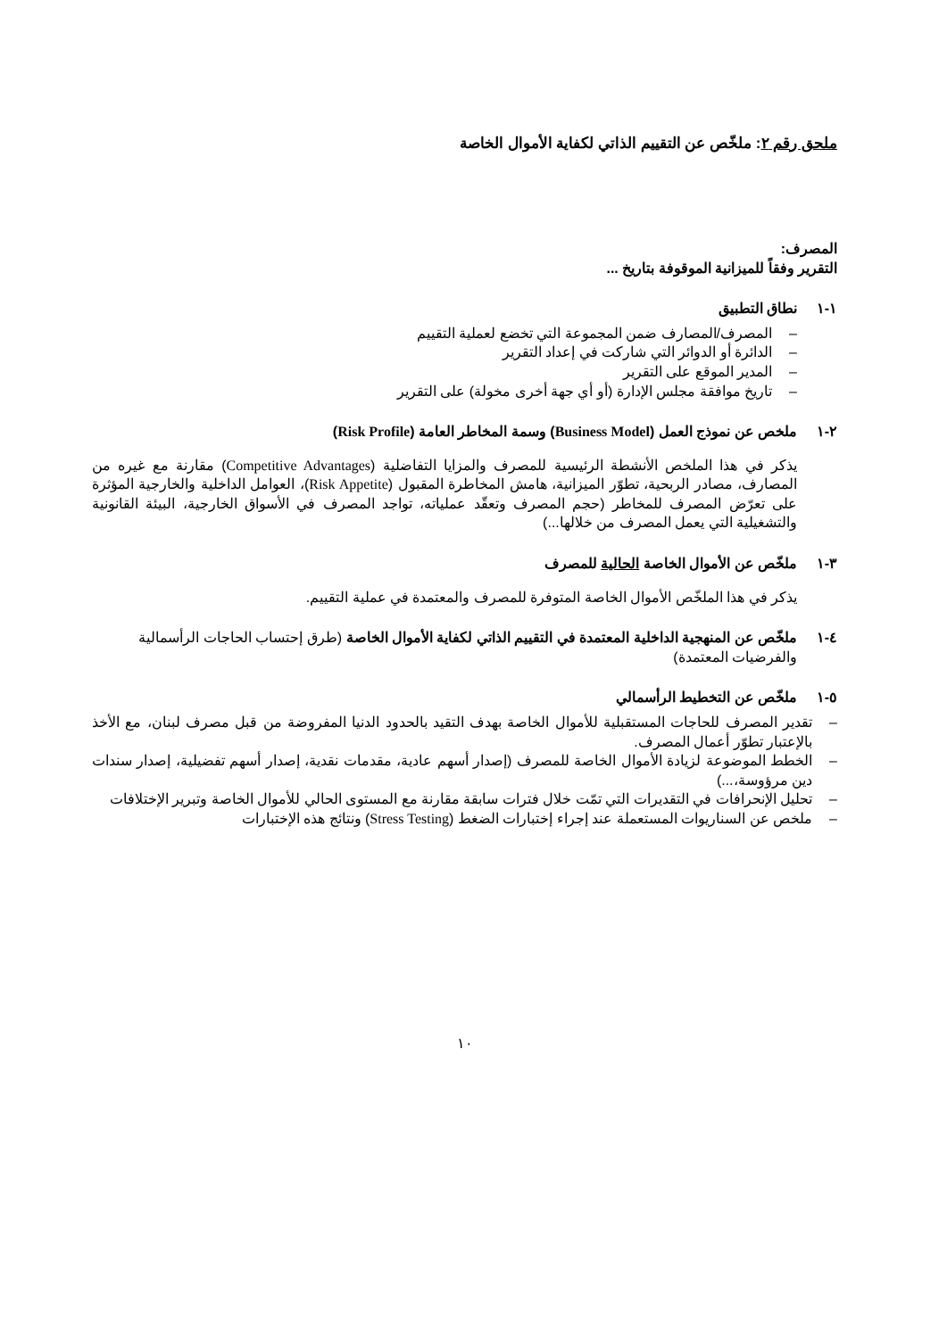ملحق رقم ٢: ملخّص عن التقييم الذاتي لكفاية الأموال الخاصة
المصرف:
التقرير وفقاً للميزانية الموقوفة بتاريخ ...
١-١ نطاق التطبيق
– المصرف/المصارف ضمن المجموعة التي تخضع لعملية التقييم
– الدائرة أو الدوائر التي شاركت في إعداد التقرير
– المدير الموقع على التقرير
– تاريخ موافقة مجلس الإدارة (أو أي جهة أخرى مخولة) على التقرير
٢-١ ملخص عن نموذج العمل (Business Model) وسمة المخاطر العامة (Risk Profile)
يذكر في هذا الملخص الأنشطة الرئيسية للمصرف والمزايا التفاضلية (Competitive Advantages) مقارنة مع غيره من المصارف، مصادر الربحية، تطوّر الميزانية، هامش المخاطرة المقبول (Risk Appetite)، العوامل الداخلية والخارجية المؤثرة على تعرّض المصرف للمخاطر (حجم المصرف وتعقّد عملياته، تواجد المصرف في الأسواق الخارجية، البيئة القانونية والتشغيلية التي يعمل المصرف من خلالها...)
٣-١ ملخّص عن الأموال الخاصة الحالية للمصرف
يذكر في هذا الملخّص الأموال الخاصة المتوفرة للمصرف والمعتمدة في عملية التقييم.
٤-١ ملخّص عن المنهجية الداخلية المعتمدة في التقييم الذاتي لكفاية الأموال الخاصة (طرق إحتساب الحاجات الرأسمالية والفرضيات المعتمدة)
٥-١ ملخّص عن التخطيط الرأسمالي
– تقدير المصرف للحاجات المستقبلية للأموال الخاصة بهدف التقيد بالحدود الدنيا المفروضة من قبل مصرف لبنان، مع الأخذ بالإعتبار تطوّر أعمال المصرف.
– الخطط الموضوعة لزيادة الأموال الخاصة للمصرف (إصدار أسهم عادية، مقدمات نقدية، إصدار أسهم تفضيلية، إصدار سندات دين مرؤوسة،...)
– تحليل الإنحرافات في التقديرات التي تمّت خلال فترات سابقة مقارنة مع المستوى الحالي للأموال الخاصة وتبرير الإختلافات
– ملخص عن السناريوات المستعملة عند إجراء إختبارات الضغط (Stress Testing) ونتائج هذه الإختبارات
١٠